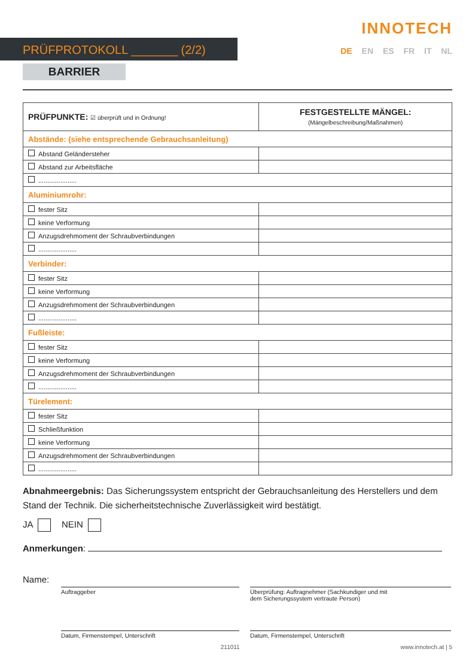PRÜFPROTOKOLL _______ (2/2)
BARRIER
INNOTECH
DE EN ES FR IT NL
| PRÜFPUNKTE: ☑ überprüft und in Ordnung! | FESTGESTELLTE MÄNGEL: (Mängelbeschreibung/Maßnahmen) |
| --- | --- |
| Abstände: (siehe entsprechende Gebrauchsanleitung) | |
| Abstand Geländersteher | |
| Abstand zur Arbeitsfläche | |
| ..................... | |
| Aluminiumrohr: | |
| fester Sitz | |
| keine Verformung | |
| Anzugsdrehmoment der Schraubverbindungen | |
| ..................... | |
| Verbinder: | |
| fester Sitz | |
| keine Verformung | |
| Anzugsdrehmoment der Schraubverbindungen | |
| ..................... | |
| Fußleiste: | |
| fester Sitz | |
| keine Verformung | |
| Anzugsdrehmoment der Schraubverbindungen | |
| ..................... | |
| Türelement: | |
| fester Sitz | |
| Schließfunktion | |
| keine Verformung | |
| Anzugsdrehmoment der Schraubverbindungen | |
| ..................... | |
Abnahmeergebnis: Das Sicherungssystem entspricht der Gebrauchsanleitung des Herstellers und dem Stand der Technik. Die sicherheitstechnische Zuverlässigkeit wird bestätigt.
JA NEIN
Anmerkungen:
Name:
Auftraggeber Überprüfung: Auftragnehmer (Sachkundiger und mit
dem Sicherungssystem vertraute Person)
Datum, Firmenstempel, Unterschrift Datum, Firmenstempel, Unterschrift
211011 www.innotech.at | 5